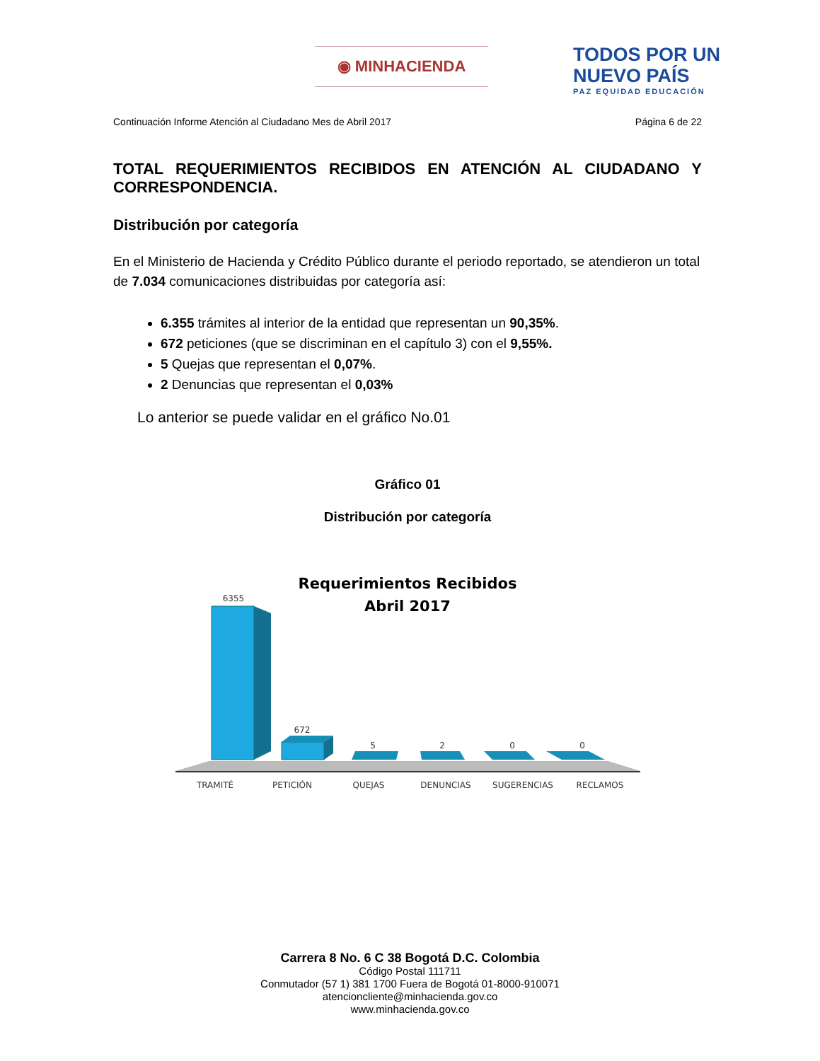◉ MINHACIENDA
TODOS POR UN
NUEVO PAÍS
PAZ EQUIDAD EDUCACIÓN
Continuación Informe Atención al Ciudadano Mes de Abril 2017 Página 6 de 22
TOTAL REQUERIMIENTOS RECIBIDOS EN ATENCIÓN AL CIUDADANO Y CORRESPONDENCIA.
Distribución por categoría
En el Ministerio de Hacienda y Crédito Público durante el periodo reportado, se atendieron un total de 7.034 comunicaciones distribuidas por categoría así:
6.355 trámites al interior de la entidad que representan un 90,35%.
672 peticiones (que se discriminan en el capítulo 3) con el 9,55%.
5 Quejas que representan el 0,07%.
2 Denuncias que representan el 0,03%
Lo anterior se puede validar en el gráfico No.01
Gráfico 01
Distribución por categoría
Requerimientos Recibidos
Abril 2017
6355
672
5
2
0
0
TRAMITÉ
PETICIÓN
QUEJAS
DENUNCIAS
SUGERENCIAS
RECLAMOS
Carrera 8 No. 6 C 38 Bogotá D.C. Colombia
Código Postal 111711
Conmutador (57 1) 381 1700 Fuera de Bogotá 01-8000-910071
atencioncliente@minhacienda.gov.co
www.minhacienda.gov.co